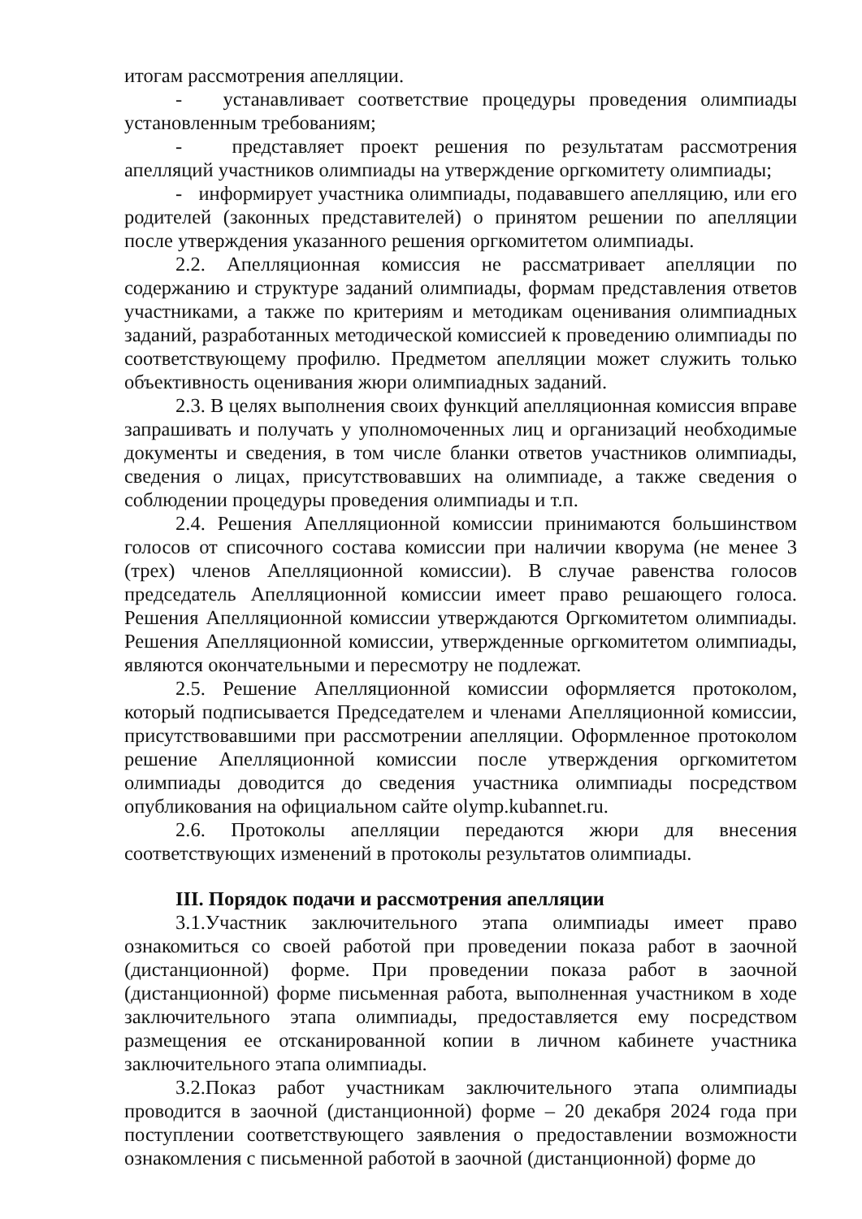итогам рассмотрения апелляции.
- устанавливает соответствие процедуры проведения олимпиады установленным требованиям;
- представляет проект решения по результатам рассмотрения апелляций участников олимпиады на утверждение оргкомитету олимпиады;
- информирует участника олимпиады, подававшего апелляцию, или его родителей (законных представителей) о принятом решении по апелляции после утверждения указанного решения оргкомитетом олимпиады.
2.2. Апелляционная комиссия не рассматривает апелляции по содержанию и структуре заданий олимпиады, формам представления ответов участниками, а также по критериям и методикам оценивания олимпиадных заданий, разработанных методической комиссией к проведению олимпиады по соответствующему профилю. Предметом апелляции может служить только объективность оценивания жюри олимпиадных заданий.
2.3. В целях выполнения своих функций апелляционная комиссия вправе запрашивать и получать у уполномоченных лиц и организаций необходимые документы и сведения, в том числе бланки ответов участников олимпиады, сведения о лицах, присутствовавших на олимпиаде, а также сведения о соблюдении процедуры проведения олимпиады и т.п.
2.4. Решения Апелляционной комиссии принимаются большинством голосов от списочного состава комиссии при наличии кворума (не менее 3 (трех) членов Апелляционной комиссии). В случае равенства голосов председатель Апелляционной комиссии имеет право решающего голоса. Решения Апелляционной комиссии утверждаются Оргкомитетом олимпиады. Решения Апелляционной комиссии, утвержденные оргкомитетом олимпиады, являются окончательными и пересмотру не подлежат.
2.5. Решение Апелляционной комиссии оформляется протоколом, который подписывается Председателем и членами Апелляционной комиссии, присутствовавшими при рассмотрении апелляции. Оформленное протоколом решение Апелляционной комиссии после утверждения оргкомитетом олимпиады доводится до сведения участника олимпиады посредством опубликования на официальном сайте olymp.kubannet.ru.
2.6. Протоколы апелляции передаются жюри для внесения соответствующих изменений в протоколы результатов олимпиады.
III. Порядок подачи и рассмотрения апелляции
3.1.Участник заключительного этапа олимпиады имеет право ознакомиться со своей работой при проведении показа работ в заочной (дистанционной) форме. При проведении показа работ в заочной (дистанционной) форме письменная работа, выполненная участником в ходе заключительного этапа олимпиады, предоставляется ему посредством размещения ее отсканированной копии в личном кабинете участника заключительного этапа олимпиады.
3.2.Показ работ участникам заключительного этапа олимпиады проводится в заочной (дистанционной) форме – 20 декабря 2024 года при поступлении соответствующего заявления о предоставлении возможности ознакомления с письменной работой в заочной (дистанционной) форме до